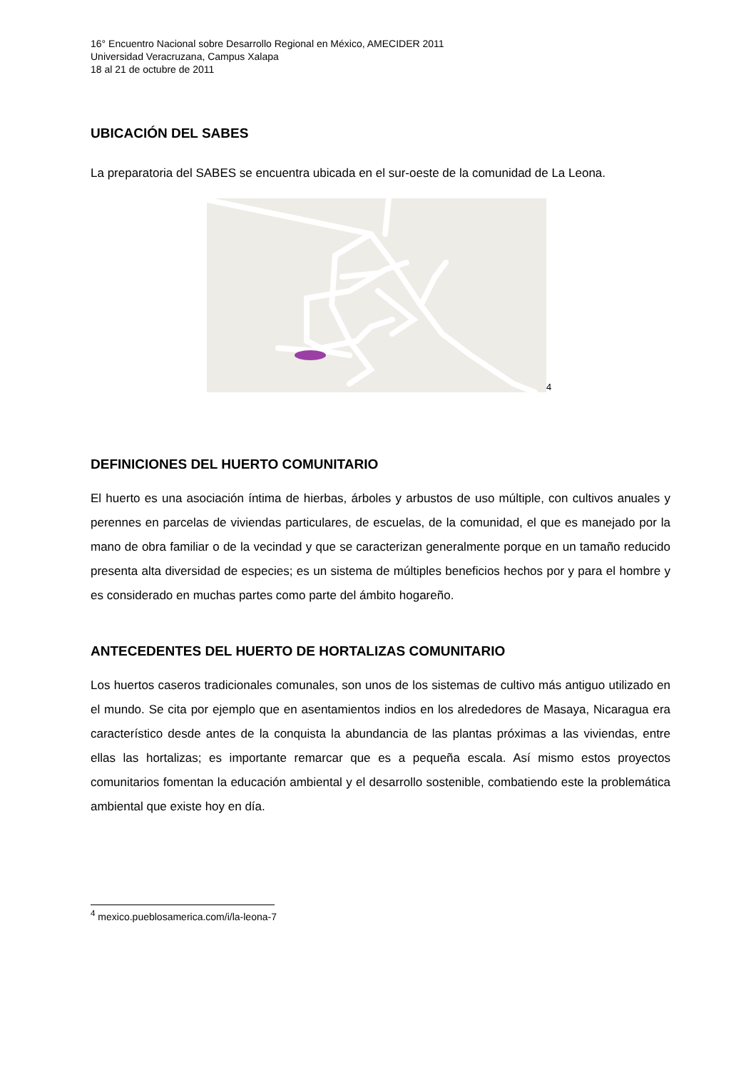16° Encuentro Nacional sobre Desarrollo Regional en México, AMECIDER 2011
Universidad Veracruzana, Campus Xalapa
18 al 21 de octubre de 2011
UBICACIÓN DEL SABES
La preparatoria del SABES se encuentra ubicada en el sur-oeste de la comunidad de La Leona.
4
DEFINICIONES DEL HUERTO COMUNITARIO
El huerto es una asociación íntima de hierbas, árboles y arbustos de uso múltiple, con cultivos anuales y perennes en parcelas de viviendas particulares, de escuelas, de la comunidad, el que es manejado por la mano de obra familiar o de la vecindad y que se caracterizan generalmente porque en un tamaño reducido presenta alta diversidad de especies; es un sistema de múltiples beneficios hechos por y para el hombre y es considerado en muchas partes como parte del ámbito hogareño.
ANTECEDENTES DEL HUERTO DE HORTALIZAS COMUNITARIO
Los huertos caseros tradicionales comunales, son unos de los sistemas de cultivo más antiguo utilizado en el mundo. Se cita por ejemplo que en asentamientos indios en los alrededores de Masaya, Nicaragua era característico desde antes de la conquista la abundancia de las plantas próximas a las viviendas, entre ellas las hortalizas; es importante remarcar que es a pequeña escala. Así mismo estos proyectos comunitarios fomentan la educación ambiental y el desarrollo sostenible, combatiendo este la problemática ambiental que existe hoy en día.
<sup>4</sup> mexico.pueblosamerica.com/i/la-leona-7